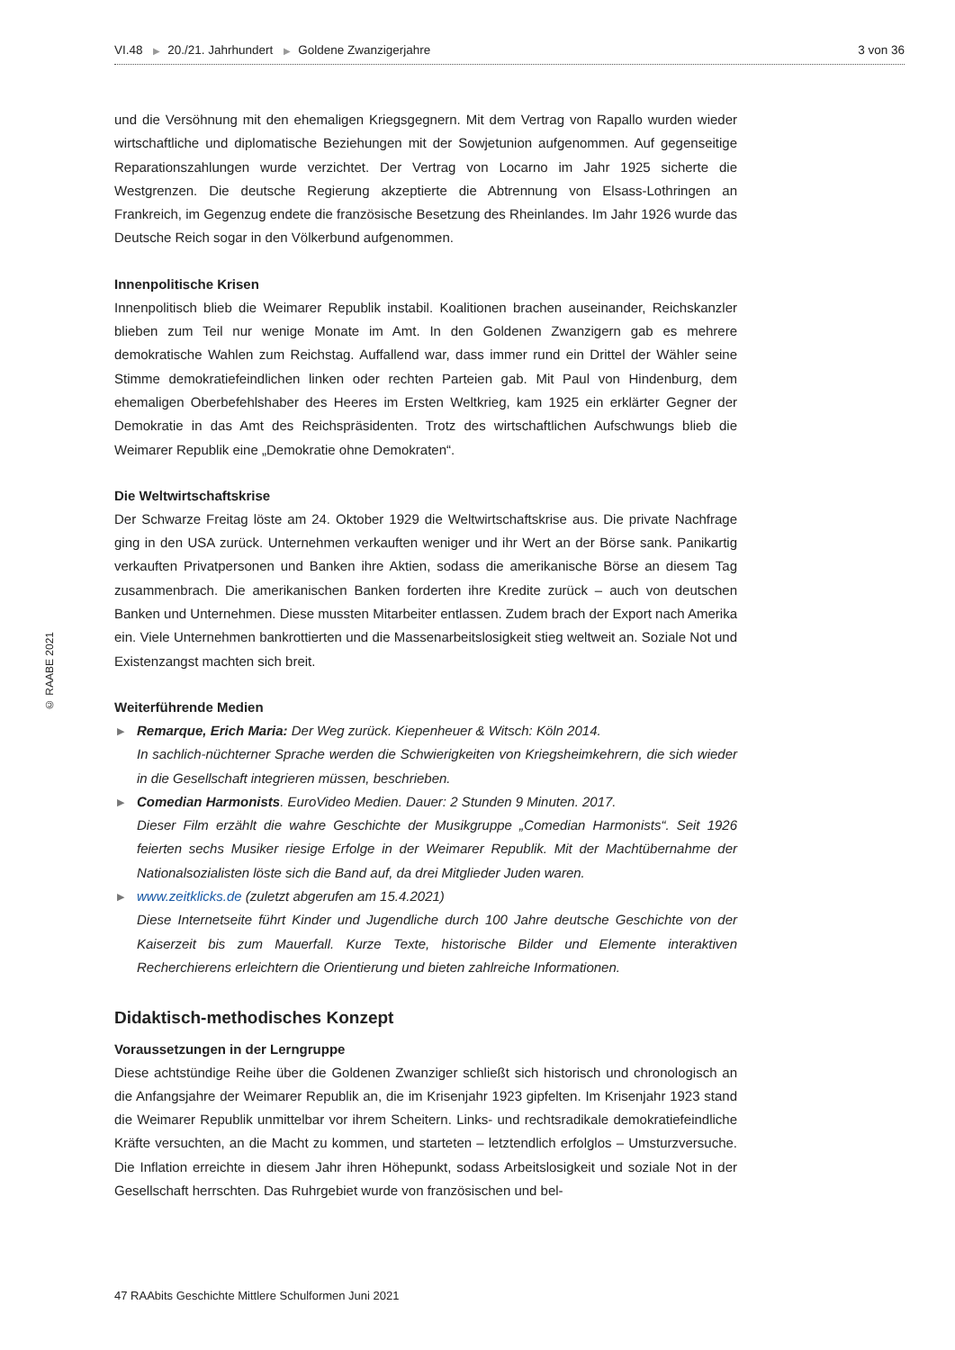VI.48 ▶ 20./21. Jahrhundert ▶ Goldene Zwanzigerjahre 3 von 36
und die Versöhnung mit den ehemaligen Kriegsgegnern. Mit dem Vertrag von Rapallo wurden wieder wirtschaftliche und diplomatische Beziehungen mit der Sowjetunion aufgenommen. Auf gegenseitige Reparationszahlungen wurde verzichtet. Der Vertrag von Locarno im Jahr 1925 sicherte die Westgrenzen. Die deutsche Regierung akzeptierte die Abtrennung von Elsass-Lothringen an Frankreich, im Gegenzug endete die französische Besetzung des Rheinlandes. Im Jahr 1926 wurde das Deutsche Reich sogar in den Völkerbund aufgenommen.
Innenpolitische Krisen
Innenpolitisch blieb die Weimarer Republik instabil. Koalitionen brachen auseinander, Reichskanzler blieben zum Teil nur wenige Monate im Amt. In den Goldenen Zwanzigern gab es mehrere demokratische Wahlen zum Reichstag. Auffallend war, dass immer rund ein Drittel der Wähler seine Stimme demokratiefeindlichen linken oder rechten Parteien gab. Mit Paul von Hindenburg, dem ehemaligen Oberbefehlshaber des Heeres im Ersten Weltkrieg, kam 1925 ein erklärter Gegner der Demokratie in das Amt des Reichspräsidenten. Trotz des wirtschaftlichen Aufschwungs blieb die Weimarer Republik eine „Demokratie ohne Demokraten“.
Die Weltwirtschaftskrise
Der Schwarze Freitag löste am 24. Oktober 1929 die Weltwirtschaftskrise aus. Die private Nachfrage ging in den USA zurück. Unternehmen verkauften weniger und ihr Wert an der Börse sank. Panikartig verkauften Privatpersonen und Banken ihre Aktien, sodass die amerikanische Börse an diesem Tag zusammenbrach. Die amerikanischen Banken forderten ihre Kredite zurück – auch von deutschen Banken und Unternehmen. Diese mussten Mitarbeiter entlassen. Zudem brach der Export nach Amerika ein. Viele Unternehmen bankrottierten und die Massenarbeitslosigkeit stieg weltweit an. Soziale Not und Existenzangst machten sich breit.
Weiterführende Medien
▶ Remarque, Erich Maria: Der Weg zurück. Kiepenheuer & Witsch: Köln 2014.
In sachlich-nüchterner Sprache werden die Schwierigkeiten von Kriegsheimkehrern, die sich wieder in die Gesellschaft integrieren müssen, beschrieben.
▶ Comedian Harmonists. EuroVideo Medien. Dauer: 2 Stunden 9 Minuten. 2017.
Dieser Film erzählt die wahre Geschichte der Musikgruppe „Comedian Harmonists“. Seit 1926 feierten sechs Musiker riesige Erfolge in der Weimarer Republik. Mit der Machtübernahme der Nationalsozialisten löste sich die Band auf, da drei Mitglieder Juden waren.
▶ www.zeitklicks.de (zuletzt abgerufen am 15.4.2021)
Diese Internetseite führt Kinder und Jugendliche durch 100 Jahre deutsche Geschichte von der Kaiserzeit bis zum Mauerfall. Kurze Texte, historische Bilder und Elemente interaktiven Recherchierens erleichtern die Orientierung und bieten zahlreiche Informationen.
Didaktisch-methodisches Konzept
Voraussetzungen in der Lerngruppe
Diese achtstündige Reihe über die Goldenen Zwanziger schließt sich historisch und chronologisch an die Anfangsjahre der Weimarer Republik an, die im Krisenjahr 1923 gipfelten. Im Krisenjahr 1923 stand die Weimarer Republik unmittelbar vor ihrem Scheitern. Links- und rechtsradikale demokratiefeindliche Kräfte versuchten, an die Macht zu kommen, und starteten – letztendlich erfolglos – Umsturzversuche. Die Inflation erreichte in diesem Jahr ihren Höhepunkt, sodass Arbeitslosigkeit und soziale Not in der Gesellschaft herrschten. Das Ruhrgebiet wurde von französischen und bel-
© RAABE 2021
47 RAAbits Geschichte Mittlere Schulformen Juni 2021